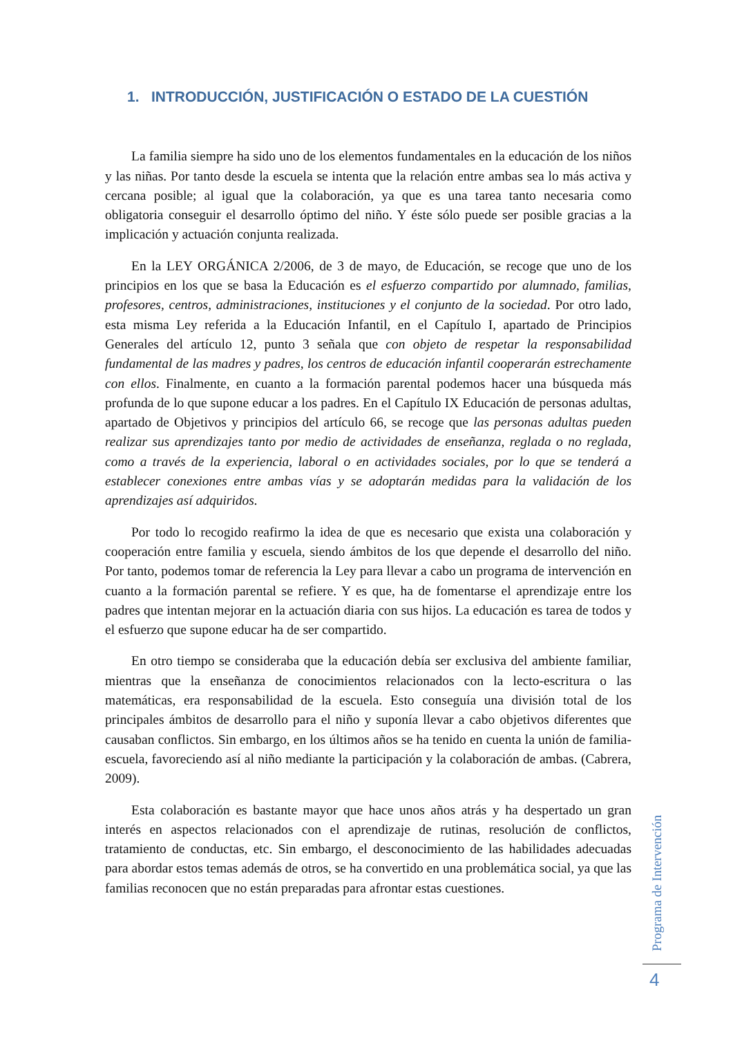1. INTRODUCCIÓN, JUSTIFICACIÓN O ESTADO DE LA CUESTIÓN
La familia siempre ha sido uno de los elementos fundamentales en la educación de los niños y las niñas. Por tanto desde la escuela se intenta que la relación entre ambas sea lo más activa y cercana posible; al igual que la colaboración, ya que es una tarea tanto necesaria como obligatoria conseguir el desarrollo óptimo del niño. Y éste sólo puede ser posible gracias a la implicación y actuación conjunta realizada.
En la LEY ORGÁNICA 2/2006, de 3 de mayo, de Educación, se recoge que uno de los principios en los que se basa la Educación es el esfuerzo compartido por alumnado, familias, profesores, centros, administraciones, instituciones y el conjunto de la sociedad. Por otro lado, esta misma Ley referida a la Educación Infantil, en el Capítulo I, apartado de Principios Generales del artículo 12, punto 3 señala que con objeto de respetar la responsabilidad fundamental de las madres y padres, los centros de educación infantil cooperarán estrechamente con ellos. Finalmente, en cuanto a la formación parental podemos hacer una búsqueda más profunda de lo que supone educar a los padres. En el Capítulo IX Educación de personas adultas, apartado de Objetivos y principios del artículo 66, se recoge que las personas adultas pueden realizar sus aprendizajes tanto por medio de actividades de enseñanza, reglada o no reglada, como a través de la experiencia, laboral o en actividades sociales, por lo que se tenderá a establecer conexiones entre ambas vías y se adoptarán medidas para la validación de los aprendizajes así adquiridos.
Por todo lo recogido reafirmo la idea de que es necesario que exista una colaboración y cooperación entre familia y escuela, siendo ámbitos de los que depende el desarrollo del niño. Por tanto, podemos tomar de referencia la Ley para llevar a cabo un programa de intervención en cuanto a la formación parental se refiere. Y es que, ha de fomentarse el aprendizaje entre los padres que intentan mejorar en la actuación diaria con sus hijos. La educación es tarea de todos y el esfuerzo que supone educar ha de ser compartido.
En otro tiempo se consideraba que la educación debía ser exclusiva del ambiente familiar, mientras que la enseñanza de conocimientos relacionados con la lecto-escritura o las matemáticas, era responsabilidad de la escuela. Esto conseguía una división total de los principales ámbitos de desarrollo para el niño y suponía llevar a cabo objetivos diferentes que causaban conflictos. Sin embargo, en los últimos años se ha tenido en cuenta la unión de familia-escuela, favoreciendo así al niño mediante la participación y la colaboración de ambas. (Cabrera, 2009).
Esta colaboración es bastante mayor que hace unos años atrás y ha despertado un gran interés en aspectos relacionados con el aprendizaje de rutinas, resolución de conflictos, tratamiento de conductas, etc. Sin embargo, el desconocimiento de las habilidades adecuadas para abordar estos temas además de otros, se ha convertido en una problemática social, ya que las familias reconocen que no están preparadas para afrontar estas cuestiones.
Programa de Intervención
4